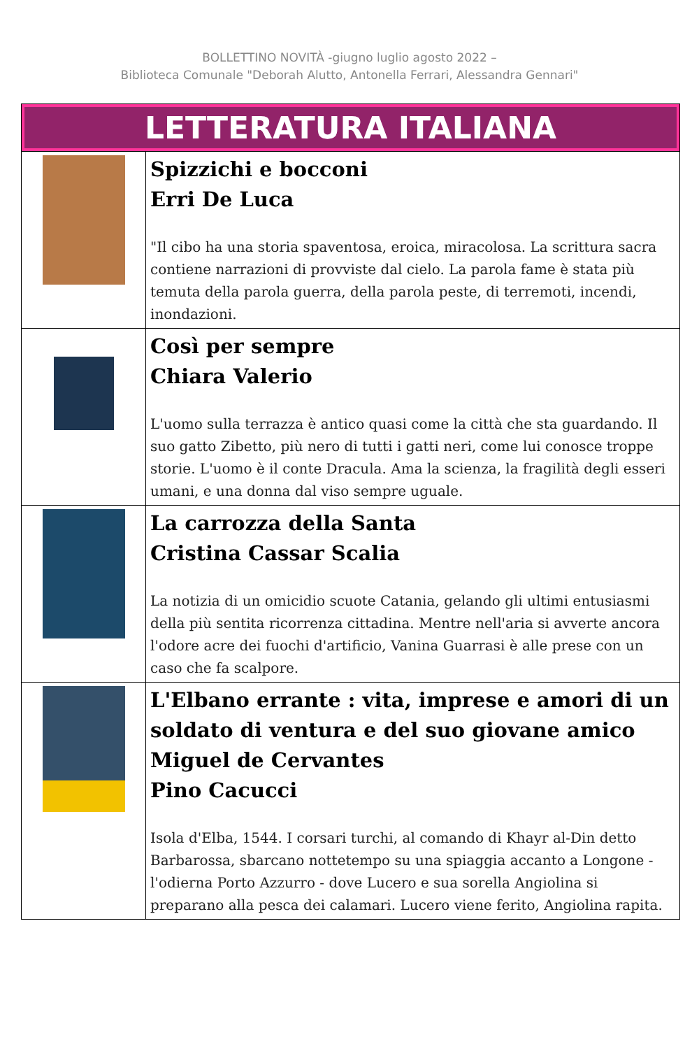BOLLETTINO NOVITÀ -giugno luglio agosto 2022 –
Biblioteca Comunale "Deborah Alutto, Antonella Ferrari, Alessandra Gennari"
| LETTERATURA ITALIANA | |
| | Spizzichi e bocconi Erri De Luca "Il cibo ha una storia spaventosa, eroica, miracolosa. La scrittura sacra contiene narrazioni di provviste dal cielo. La parola fame è stata più temuta della parola guerra, della parola peste, di terremoti, incendi, inondazioni. |
| | Così per sempre Chiara Valerio L'uomo sulla terrazza è antico quasi come la città che sta guardando. Il suo gatto Zibetto, più nero di tutti i gatti neri, come lui conosce troppe storie. L'uomo è il conte Dracula. Ama la scienza, la fragilità degli esseri umani, e una donna dal viso sempre uguale. |
| | La carrozza della Santa Cristina Cassar Scalia La notizia di un omicidio scuote Catania, gelando gli ultimi entusiasmi della più sentita ricorrenza cittadina. Mentre nell'aria si avverte ancora l'odore acre dei fuochi d'artificio, Vanina Guarrasi è alle prese con un caso che fa scalpore. |
| | L'Elbano errante : vita, imprese e amori di un soldato di ventura e del suo giovane amico Miguel de Cervantes Pino Cacucci Isola d'Elba, 1544. I corsari turchi, al comando di Khayr al-Din detto Barbarossa, sbarcano nottetempo su una spiaggia accanto a Longone - l'odierna Porto Azzurro - dove Lucero e sua sorella Angiolina si preparano alla pesca dei calamari. Lucero viene ferito, Angiolina rapita. |